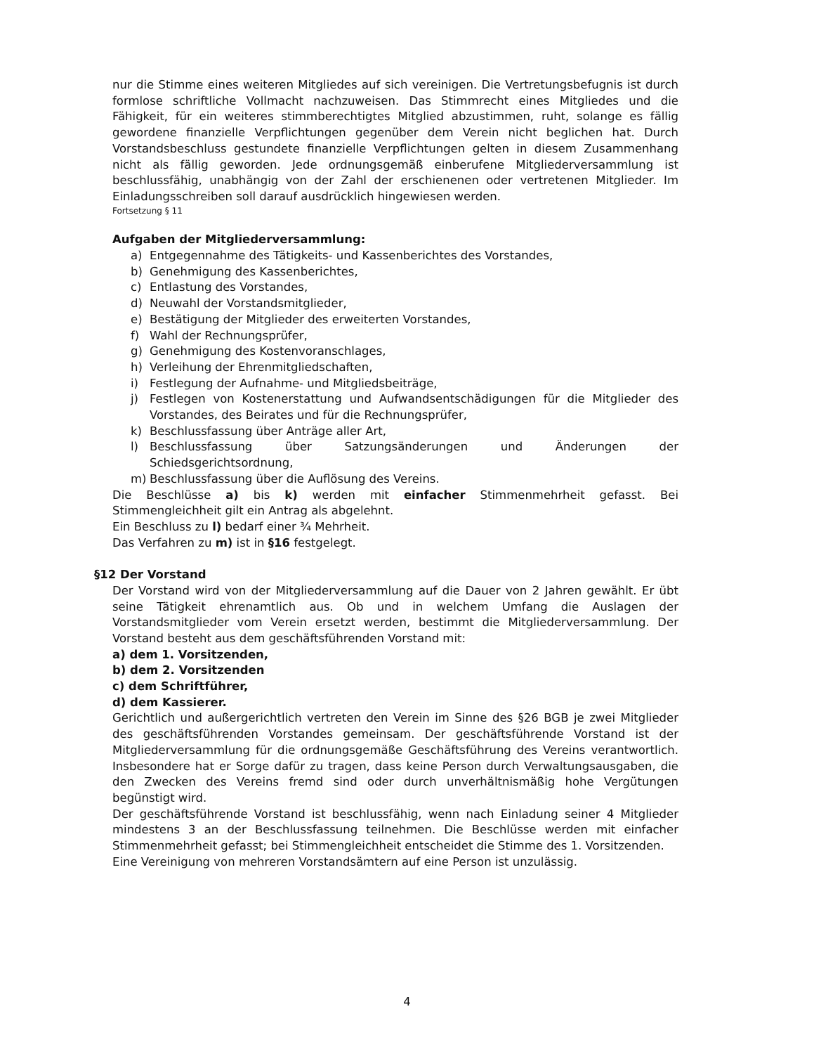nur die Stimme eines weiteren Mitgliedes auf sich vereinigen. Die Vertretungsbefugnis ist durch formlose schriftliche Vollmacht nachzuweisen. Das Stimmrecht eines Mitgliedes und die Fähigkeit, für ein weiteres stimmberechtigtes Mitglied abzustimmen, ruht, solange es fällig gewordene finanzielle Verpflichtungen gegenüber dem Verein nicht beglichen hat. Durch Vorstandsbeschluss gestundete finanzielle Verpflichtungen gelten in diesem Zusammenhang nicht als fällig geworden. Jede ordnungsgemäß einberufene Mitgliederversammlung ist beschlussfähig, unabhängig von der Zahl der erschienenen oder vertretenen Mitglieder. Im Einladungsschreiben soll darauf ausdrücklich hingewiesen werden.
Fortsetzung § 11
Aufgaben der Mitgliederversammlung:
a) Entgegennahme des Tätigkeits- und Kassenberichtes des Vorstandes,
b) Genehmigung des Kassenberichtes,
c) Entlastung des Vorstandes,
d) Neuwahl der Vorstandsmitglieder,
e) Bestätigung der Mitglieder des erweiterten Vorstandes,
f) Wahl der Rechnungsprüfer,
g) Genehmigung des Kostenvoranschlages,
h) Verleihung der Ehrenmitgliedschaften,
i) Festlegung der Aufnahme- und Mitgliedsbeiträge,
j) Festlegen von Kostenerstattung und Aufwandsentschädigungen für die Mitglieder des Vorstandes, des Beirates und für die Rechnungsprüfer,
k) Beschlussfassung über Anträge aller Art,
l) Beschlussfassung über Satzungsänderungen und Änderungen der Schiedsgerichtsordnung,
m) Beschlussfassung über die Auflösung des Vereins.
Die Beschlüsse a) bis k) werden mit einfacher Stimmenmehrheit gefasst. Bei Stimmengleichheit gilt ein Antrag als abgelehnt.
Ein Beschluss zu l) bedarf einer ¾ Mehrheit.
Das Verfahren zu m) ist in §16 festgelegt.
§12 Der Vorstand
Der Vorstand wird von der Mitgliederversammlung auf die Dauer von 2 Jahren gewählt. Er übt seine Tätigkeit ehrenamtlich aus. Ob und in welchem Umfang die Auslagen der Vorstandsmitglieder vom Verein ersetzt werden, bestimmt die Mitgliederversammlung. Der Vorstand besteht aus dem geschäftsführenden Vorstand mit:
a) dem 1. Vorsitzenden,
b) dem 2. Vorsitzenden
c) dem Schriftführer,
d) dem Kassierer.
Gerichtlich und außergerichtlich vertreten den Verein im Sinne des §26 BGB je zwei Mitglieder des geschäftsführenden Vorstandes gemeinsam. Der geschäftsführende Vorstand ist der Mitgliederversammlung für die ordnungsgemäße Geschäftsführung des Vereins verantwortlich. Insbesondere hat er Sorge dafür zu tragen, dass keine Person durch Verwaltungsausgaben, die den Zwecken des Vereins fremd sind oder durch unverhältnismäßig hohe Vergütungen begünstigt wird.
Der geschäftsführende Vorstand ist beschlussfähig, wenn nach Einladung seiner 4 Mitglieder mindestens 3 an der Beschlussfassung teilnehmen. Die Beschlüsse werden mit einfacher Stimmenmehrheit gefasst; bei Stimmengleichheit entscheidet die Stimme des 1. Vorsitzenden.
Eine Vereinigung von mehreren Vorstandsämtern auf eine Person ist unzulässig.
4